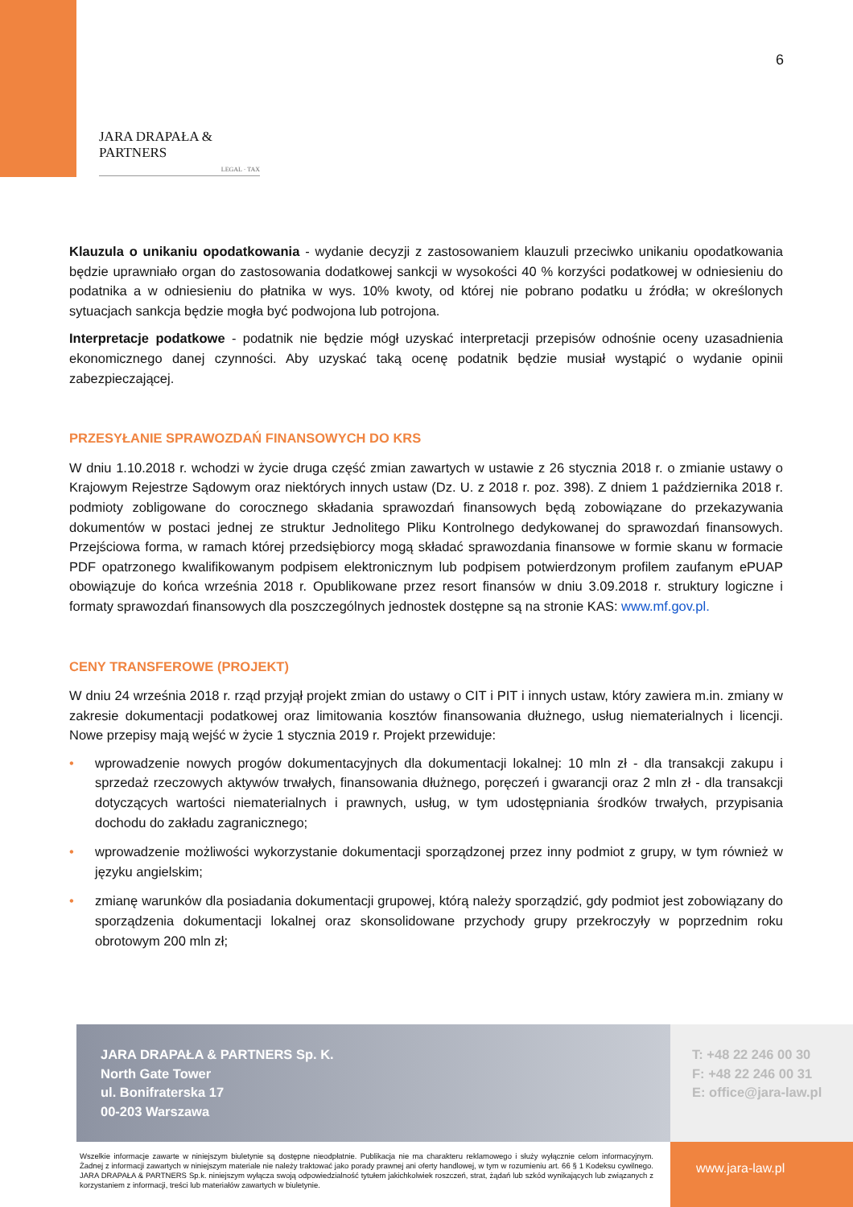6
JARA DRAPAŁA & PARTNERS
LEGAL · TAX
Klauzula o unikaniu opodatkowania - wydanie decyzji z zastosowaniem klauzuli przeciwko unikaniu opodatkowania będzie uprawniało organ do zastosowania dodatkowej sankcji w wysokości 40 % korzyści podatkowej w odniesieniu do podatnika a w odniesieniu do płatnika w wys. 10% kwoty, od której nie pobrano podatku u źródła; w określonych sytuacjach sankcja będzie mogła być podwojona lub potrojona.
Interpretacje podatkowe - podatnik nie będzie mógł uzyskać interpretacji przepisów odnośnie oceny uzasadnienia ekonomicznego danej czynności. Aby uzyskać taką ocenę podatnik będzie musiał wystąpić o wydanie opinii zabezpieczającej.
PRZESYŁANIE SPRAWOZDAŃ FINANSOWYCH DO KRS
W dniu 1.10.2018 r. wchodzi w życie druga część zmian zawartych w ustawie z 26 stycznia 2018 r. o zmianie ustawy o Krajowym Rejestrze Sądowym oraz niektórych innych ustaw (Dz. U. z 2018 r. poz. 398). Z dniem 1 października 2018 r. podmioty zobligowane do corocznego składania sprawozdań finansowych będą zobowiązane do przekazywania dokumentów w postaci jednej ze struktur Jednolitego Pliku Kontrolnego dedykowanej do sprawozdań finansowych. Przejściowa forma, w ramach której przedsiębiorcy mogą składać sprawozdania finansowe w formie skanu w formacie PDF opatrzonego kwalifikowanym podpisem elektronicznym lub podpisem potwierdzonym profilem zaufanym ePUAP obowiązuje do końca września 2018 r. Opublikowane przez resort finansów w dniu 3.09.2018 r. struktury logiczne i formaty sprawozdań finansowych dla poszczególnych jednostek dostępne są na stronie KAS: www.mf.gov.pl.
CENY TRANSFEROWE (PROJEKT)
W dniu 24 września 2018 r. rząd przyjął projekt zmian do ustawy o CIT i PIT i innych ustaw, który zawiera m.in. zmiany w zakresie dokumentacji podatkowej oraz limitowania kosztów finansowania dłużnego, usług niematerialnych i licencji. Nowe przepisy mają wejść w życie 1 stycznia 2019 r. Projekt przewiduje:
• wprowadzenie nowych progów dokumentacyjnych dla dokumentacji lokalnej: 10 mln zł - dla transakcji zakupu i sprzedaż rzeczowych aktywów trwałych, finansowania dłużnego, poręczeń i gwarancji oraz 2 mln zł - dla transakcji dotyczących wartości niematerialnych i prawnych, usług, w tym udostępniania środków trwałych, przypisania dochodu do zakładu zagranicznego;
• wprowadzenie możliwości wykorzystanie dokumentacji sporządzonej przez inny podmiot z grupy, w tym również w języku angielskim;
• zmianę warunków dla posiadania dokumentacji grupowej, którą należy sporządzić, gdy podmiot jest zobowiązany do sporządzenia dokumentacji lokalnej oraz skonsolidowane przychody grupy przekroczyły w poprzednim roku obrotowym 200 mln zł;
JARA DRAPAŁA & PARTNERS Sp. K.
North Gate Tower
ul. Bonifraterska 17
00-203 Warszawa
T: +48 22 246 00 30
F: +48 22 246 00 31
E: office@jara-law.pl
Wszelkie informacje zawarte w niniejszym biuletynie są dostępne nieodpłatnie. Publikacja nie ma charakteru reklamowego i służy wyłącznie celom informacyjnym. Żadnej z informacji zawartych w niniejszym materiale nie należy traktować jako porady prawnej ani oferty handlowej, w tym w rozumieniu art. 66 § 1 Kodeksu cywilnego. JARA DRAPAŁA & PARTNERS Sp.k. niniejszym wyłącza swoją odpowiedzialność tytułem jakichkolwiek roszczeń, strat, żądań lub szkód wynikających lub związanych z korzystaniem z informacji, treści lub materiałów zawartych w biuletynie.
www.jara-law.pl